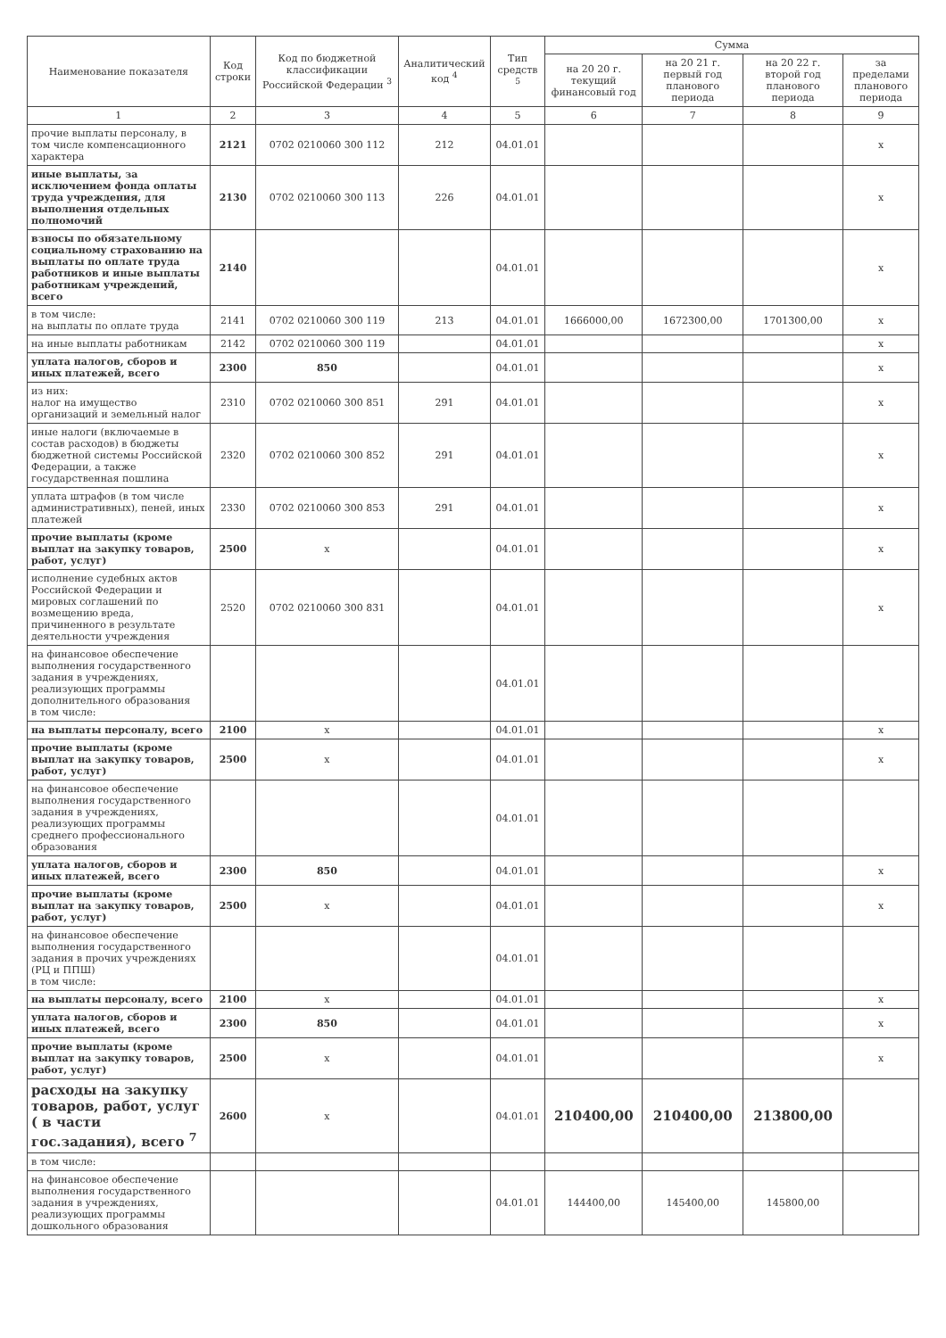| Наименование показателя | Код строки | Код по бюджетной классификации Российской Федерации <sup>3</sup> | Аналитический код <sup>4</sup> | Тип средств <sup>5</sup> | Сумма | | | |
| --- | --- | --- | --- | --- | --- | --- | --- | --- |
| | | | | | на 20 20 г. текущий финансовый год | на 20 21 г. первый год планового периода | на 20 22 г. второй год планового периода | за пределами планового периода |
| 1 | 2 | 3 | 4 | 5 | 6 | 7 | 8 | 9 |
| прочие выплаты персоналу, в том числе компенсационного характера | 2121 | 0702 0210060 300 112 | 212 | 04.01.01 | | | | х |
| иные выплаты, за исключением фонда оплаты труда учреждения, для выполнения отдельных полномочий | 2130 | 0702 0210060 300 113 | 226 | 04.01.01 | | | | х |
| взносы по обязательному социальному страхованию на выплаты по оплате труда работников и иные выплаты работникам учреждений, всего | 2140 | | | 04.01.01 | | | | х |
| в том числе: на выплаты по оплате труда | 2141 | 0702 0210060 300 119 | 213 | 04.01.01 | 1666000,00 | 1672300,00 | 1701300,00 | х |
| на иные выплаты работникам | 2142 | 0702 0210060 300 119 | | 04.01.01 | | | | х |
| уплата налогов, сборов и иных платежей, всего | 2300 | 850 | | 04.01.01 | | | | х |
| из них: налог на имущество организаций и земельный налог | 2310 | 0702 0210060 300 851 | 291 | 04.01.01 | | | | х |
| иные налоги (включаемые в состав расходов) в бюджеты бюджетной системы Российской Федерации, а также государственная пошлина | 2320 | 0702 0210060 300 852 | 291 | 04.01.01 | | | | х |
| уплата штрафов (в том числе административных), пеней, иных платежей | 2330 | 0702 0210060 300 853 | 291 | 04.01.01 | | | | х |
| прочие выплаты (кроме выплат на закупку товаров, работ, услуг) | 2500 | х | | 04.01.01 | | | | х |
| исполнение судебных актов Российской Федерации и мировых соглашений по возмещению вреда, причиненного в результате деятельности учреждения | 2520 | 0702 0210060 300 831 | | 04.01.01 | | | | х |
| на финансовое обеспечение выполнения государственного задания в учреждениях, реализующих программы дополнительного образования в том числе: | | | | 04.01.01 | | | | |
| на выплаты персоналу, всего | 2100 | х | | 04.01.01 | | | | х |
| прочие выплаты (кроме выплат на закупку товаров, работ, услуг) | 2500 | х | | 04.01.01 | | | | х |
| на финансовое обеспечение выполнения государственного задания в учреждениях, реализующих программы среднего профессионального образования | | | | 04.01.01 | | | | |
| уплата налогов, сборов и иных платежей, всего | 2300 | 850 | | 04.01.01 | | | | х |
| прочие выплаты (кроме выплат на закупку товаров, работ, услуг) | 2500 | х | | 04.01.01 | | | | х |
| на финансовое обеспечение выполнения государственного задания в прочих учреждениях (РЦ и ППШ) в том числе: | | | | 04.01.01 | | | | |
| на выплаты персоналу, всего | 2100 | х | | 04.01.01 | | | | х |
| уплата налогов, сборов и иных платежей, всего | 2300 | 850 | | 04.01.01 | | | | х |
| прочие выплаты (кроме выплат на закупку товаров, работ, услуг) | 2500 | х | | 04.01.01 | | | | х |
| расходы на закупку товаров, работ, услуг ( в части гос.задания), всего <sup>7</sup> | 2600 | х | | 04.01.01 | 210400,00 | 210400,00 | 213800,00 | |
| в том числе: | | | | | | | | |
| на финансовое обеспечение выполнения государственного задания в учреждениях, реализующих программы дошкольного образования | | | | 04.01.01 | 144400,00 | 145400,00 | 145800,00 | |